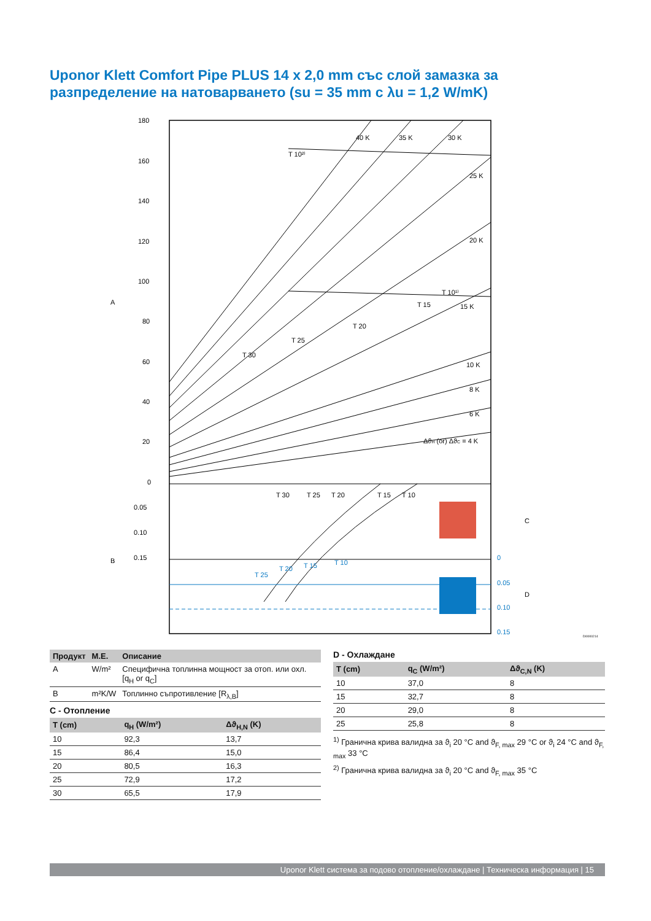Uponor Klett Comfort Pipe PLUS 14 x 2,0 mm със слой замазка за разпределение на натоварването (su = 35 mm с λu = 1,2 W/mK)
180
160
140
120
100
80
60
40
20
0
0.05
0.10
0.15
0
0.05
0.10
0.15
A
B
C
D
40 K
35 K
30 K
25 K
20 K
15 K
10 K
8 K
6 K
ΔϑH (or) ΔϑC = 4 K
T 10²⁾
T 10¹⁾
T 15
T 20
T 25
T 30
T 30
T 25
T 20
T 15
T 10
T 25
T 20
T 15
T 10
DI0000214
| Продукт | M.E. | Описание |
| --- | --- | --- |
| A | W/m² | Специфична топлинна мощност за отоп. или охл.[q<sub>H</sub> or q<sub>C</sub>] |
| B | m²K/W | Топлинно съпротивление [R<sub>λ,B</sub>] |
C - Отопление
| T (cm) | q<sub>H</sub> (W/m²) | Δϑ<sub>H,N</sub> (K) |
| --- | --- | --- |
| 10 | 92,3 | 13,7 |
| 15 | 86,4 | 15,0 |
| 20 | 80,5 | 16,3 |
| 25 | 72,9 | 17,2 |
| 30 | 65,5 | 17,9 |
D - Охлаждане
| T (cm) | q<sub>C</sub> (W/m²) | Δϑ<sub>C,N</sub> (K) |
| --- | --- | --- |
| 10 | 37,0 | 8 |
| 15 | 32,7 | 8 |
| 20 | 29,0 | 8 |
| 25 | 25,8 | 8 |
<sup>1)</sup> Гранична крива валидна за ϑ<sub>i</sub> 20 °C and ϑ<sub>F, max</sub> 29 °C or ϑ<sub>i</sub> 24 °C and ϑ<sub>F, max</sub> 33 °C
<sup>2)</sup> Гранична крива валидна за ϑ<sub>i</sub> 20 °C and ϑ<sub>F, max</sub> 35 °C
Uponor Klett система за подово отопление/охлаждане | Техническа информация | 15